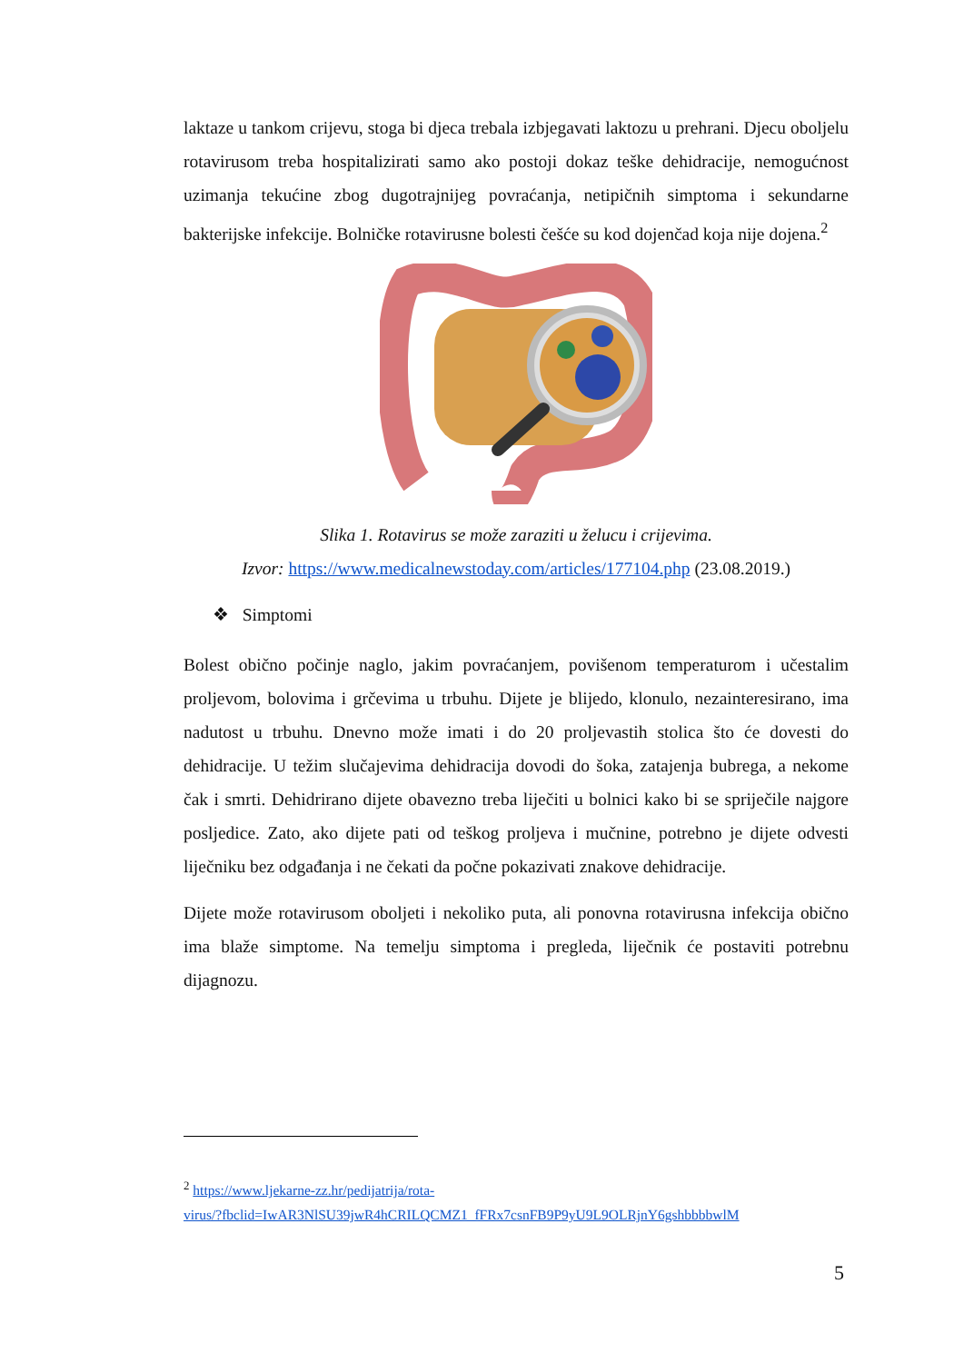laktaze u tankom crijevu, stoga bi djeca trebala izbjegavati laktozu u prehrani. Djecu oboljelu rotavirusom treba hospitalizirati samo ako postoji dokaz teške dehidracije, nemogućnost uzimanja tekućine zbog dugotrajnijeg povraćanja, netipičnih simptoma i sekundarne bakterijske infekcije. Bolničke rotavirusne bolesti češće su kod dojenčad koja nije dojena.<sup>2</sup>
Slika 1. Rotavirus se može zaraziti u želucu i crijevima.
Izvor: https://www.medicalnewstoday.com/articles/177104.php (23.08.2019.)
❖ Simptomi
Bolest obično počinje naglo, jakim povraćanjem, povišenom temperaturom i učestalim proljevom, bolovima i grčevima u trbuhu. Dijete je blijedo, klonulo, nezainteresirano, ima nadutost u trbuhu. Dnevno može imati i do 20 proljevastih stolica što će dovesti do dehidracije. U težim slučajevima dehidracija dovodi do šoka, zatajenja bubrega, a nekome čak i smrti. Dehidrirano dijete obavezno treba liječiti u bolnici kako bi se spriječile najgore posljedice. Zato, ako dijete pati od teškog proljeva i mučnine, potrebno je dijete odvesti liječniku bez odgađanja i ne čekati da počne pokazivati znakove dehidracije.
Dijete može rotavirusom oboljeti i nekoliko puta, ali ponovna rotavirusna infekcija obično ima blaže simptome. Na temelju simptoma i pregleda, liječnik će postaviti potrebnu dijagnozu.
<sup>2</sup> https://www.ljekarne-zz.hr/pedijatrija/rota-
virus/?fbclid=IwAR3NlSU39jwR4hCRILQCMZ1_fFRx7csnFB9P9yU9L9OLRjnY6gshbbbbwlM
5